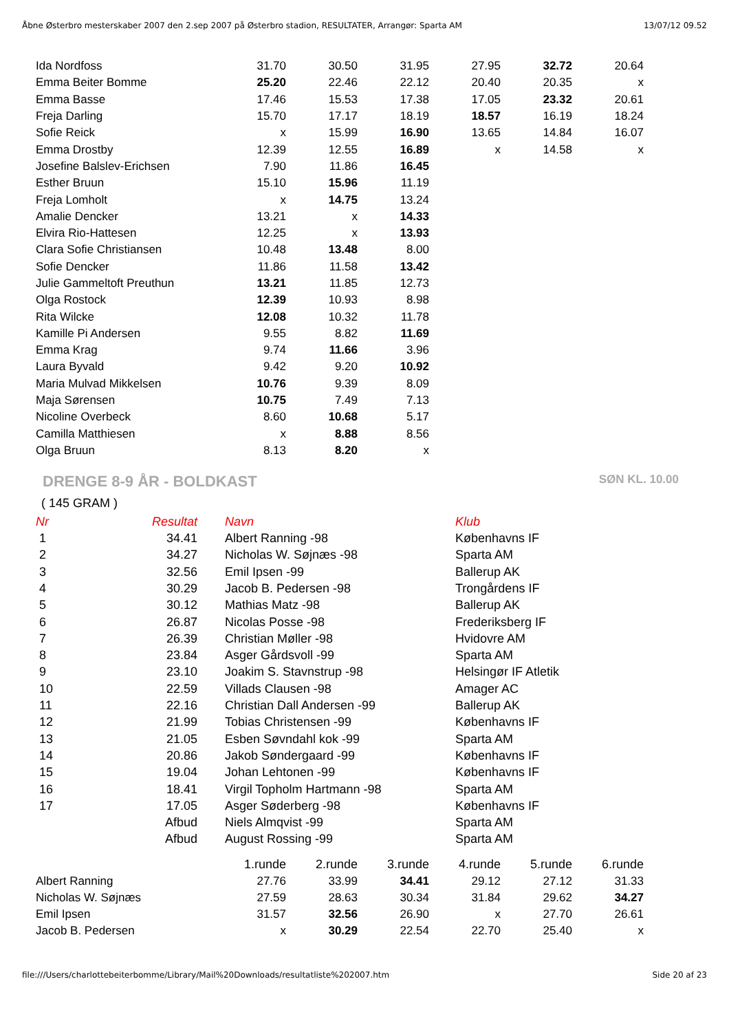Åbne Østerbro mesterskaber 2007 den 2.sep 2007 på Østerbro stadion, RESULTATER, Arrangør: Sparta AM 13/07/12 09.52
| Ida Nordfoss | 31.70 | 30.50 | 31.95 | 27.95 | 32.72 | 20.64 |
| Emma Beiter Bomme | 25.20 | 22.46 | 22.12 | 20.40 | 20.35 | x |
| Emma Basse | 17.46 | 15.53 | 17.38 | 17.05 | 23.32 | 20.61 |
| Freja Darling | 15.70 | 17.17 | 18.19 | 18.57 | 16.19 | 18.24 |
| Sofie Reick | x | 15.99 | 16.90 | 13.65 | 14.84 | 16.07 |
| Emma Drostby | 12.39 | 12.55 | 16.89 | x | 14.58 | x |
| Josefine Balslev-Erichsen | 7.90 | 11.86 | 16.45 | | | |
| Esther Bruun | 15.10 | 15.96 | 11.19 | | | |
| Freja Lomholt | x | 14.75 | 13.24 | | | |
| Amalie Dencker | 13.21 | x | 14.33 | | | |
| Elvira Rio-Hattesen | 12.25 | x | 13.93 | | | |
| Clara Sofie Christiansen | 10.48 | 13.48 | 8.00 | | | |
| Sofie Dencker | 11.86 | 11.58 | 13.42 | | | |
| Julie Gammeltoft Preuthun | 13.21 | 11.85 | 12.73 | | | |
| Olga Rostock | 12.39 | 10.93 | 8.98 | | | |
| Rita Wilcke | 12.08 | 10.32 | 11.78 | | | |
| Kamille Pi Andersen | 9.55 | 8.82 | 11.69 | | | |
| Emma Krag | 9.74 | 11.66 | 3.96 | | | |
| Laura Byvald | 9.42 | 9.20 | 10.92 | | | |
| Maria Mulvad Mikkelsen | 10.76 | 9.39 | 8.09 | | | |
| Maja Sørensen | 10.75 | 7.49 | 7.13 | | | |
| Nicoline Overbeck | 8.60 | 10.68 | 5.17 | | | |
| Camilla Matthiesen | x | 8.88 | 8.56 | | | |
| Olga Bruun | 8.13 | 8.20 | x | | | |
DRENGE 8-9 ÅR - BOLDKAST SØN KL. 10.00
( 145 GRAM )
| Nr | Resultat | | Navn | Klub |
| --- | --- | --- | --- | --- |
| 1 | 34.41 | | Albert Ranning -98 | Københavns IF |
| 2 | 34.27 | | Nicholas W. Søjnæs -98 | Sparta AM |
| 3 | 32.56 | | Emil Ipsen -99 | Ballerup AK |
| 4 | 30.29 | | Jacob B. Pedersen -98 | Trongårdens IF |
| 5 | 30.12 | | Mathias Matz -98 | Ballerup AK |
| 6 | 26.87 | | Nicolas Posse -98 | Frederiksberg IF |
| 7 | 26.39 | | Christian Møller -98 | Hvidovre AM |
| 8 | 23.84 | | Asger Gårdsvoll -99 | Sparta AM |
| 9 | 23.10 | | Joakim S. Stavnstrup -98 | Helsingør IF Atletik |
| 10 | 22.59 | | Villads Clausen -98 | Amager AC |
| 11 | 22.16 | | Christian Dall Andersen -99 | Ballerup AK |
| 12 | 21.99 | | Tobias Christensen -99 | Københavns IF |
| 13 | 21.05 | | Esben Søvndahl kok -99 | Sparta AM |
| 14 | 20.86 | | Jakob Søndergaard -99 | Københavns IF |
| 15 | 19.04 | | Johan Lehtonen -99 | Københavns IF |
| 16 | 18.41 | | Virgil Topholm Hartmann -98 | Sparta AM |
| 17 | 17.05 | | Asger Søderberg -98 | Københavns IF |
| | Afbud | | Niels Almqvist -99 | Sparta AM |
| | Afbud | | August Rossing -99 | Sparta AM |
| | 1.runde | 2.runde | 3.runde | 4.runde | 5.runde | 6.runde |
| Albert Ranning | 27.76 | 33.99 | 34.41 | 29.12 | 27.12 | 31.33 |
| Nicholas W. Søjnæs | 27.59 | 28.63 | 30.34 | 31.84 | 29.62 | 34.27 |
| Emil Ipsen | 31.57 | 32.56 | 26.90 | x | 27.70 | 26.61 |
| Jacob B. Pedersen | x | 30.29 | 22.54 | 22.70 | 25.40 | x |
file:///Users/charlottebeiterbomme/Library/Mail%20Downloads/resultatliste%202007.htm Side 20 af 23